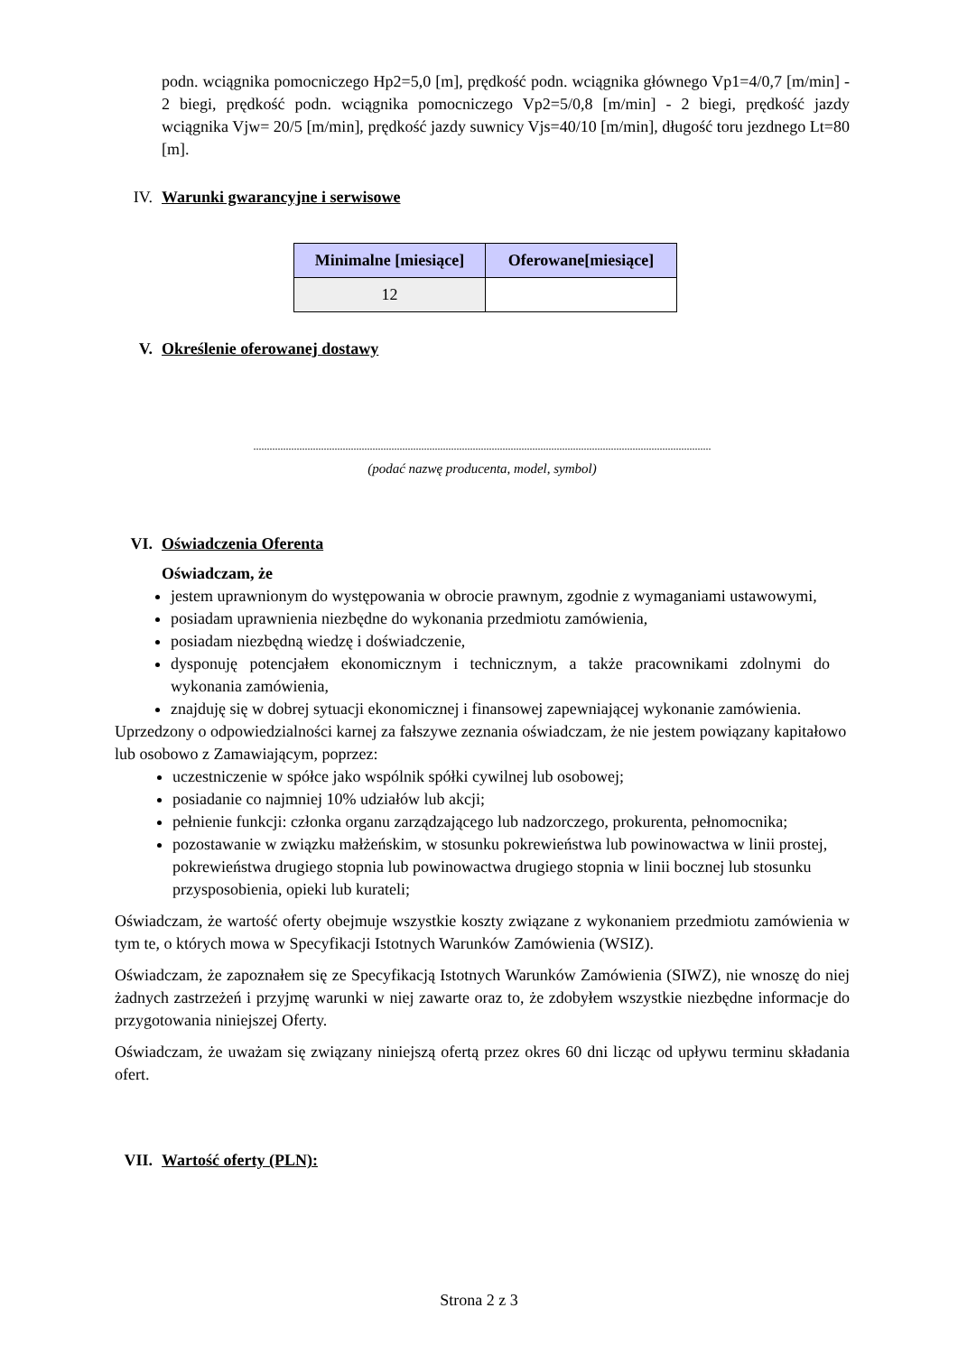podn. wciągnika pomocniczego Hp2=5,0 [m], prędkość podn. wciągnika głównego Vp1=4/0,7 [m/min] - 2 biegi, prędkość podn. wciągnika pomocniczego Vp2=5/0,8 [m/min] - 2 biegi, prędkość jazdy wciągnika Vjw= 20/5 [m/min], prędkość jazdy suwnicy Vjs=40/10 [m/min], długość toru jezdnego Lt=80 [m].
IV. Warunki gwarancyjne i serwisowe
| Minimalne [miesiące] | Oferowane[miesiące] |
| --- | --- |
| 12 | |
V. Określenie oferowanej dostawy
.........................................................................................................................................................................
(podać nazwę producenta, model, symbol)
VI. Oświadczenia Oferenta
Oświadczam, że
jestem uprawnionym do występowania w obrocie prawnym, zgodnie z wymaganiami ustawowymi,
posiadam uprawnienia niezbędne do wykonania przedmiotu zamówienia,
posiadam niezbędną wiedzę i doświadczenie,
dysponuję potencjałem ekonomicznym i technicznym, a także pracownikami zdolnymi do wykonania zamówienia,
znajduję się w dobrej sytuacji ekonomicznej i finansowej zapewniającej wykonanie zamówienia.
Uprzedzony o odpowiedzialności karnej za fałszywe zeznania oświadczam, że nie jestem powiązany kapitałowo lub osobowo z Zamawiającym, poprzez:
uczestniczenie w spółce jako wspólnik spółki cywilnej lub osobowej;
posiadanie co najmniej 10% udziałów lub akcji;
pełnienie funkcji: członka organu zarządzającego lub nadzorczego, prokurenta, pełnomocnika;
pozostawanie w związku małżeńskim, w stosunku pokrewieństwa lub powinowactwa w linii prostej, pokrewieństwa drugiego stopnia lub powinowactwa drugiego stopnia w linii bocznej lub stosunku przysposobienia, opieki lub kurateli;
Oświadczam, że wartość oferty obejmuje wszystkie koszty związane z wykonaniem przedmiotu zamówienia w tym te, o których mowa w Specyfikacji Istotnych Warunków Zamówienia (WSIZ).
Oświadczam, że zapoznałem się ze Specyfikacją Istotnych Warunków Zamówienia (SIWZ), nie wnoszę do niej żadnych zastrzeżeń i przyjmę warunki w niej zawarte oraz to, że zdobyłem wszystkie niezbędne informacje do przygotowania niniejszej Oferty.
Oświadczam, że uważam się związany niniejszą ofertą przez okres 60 dni licząc od upływu terminu składania ofert.
VII. Wartość oferty (PLN):
Strona 2 z 3